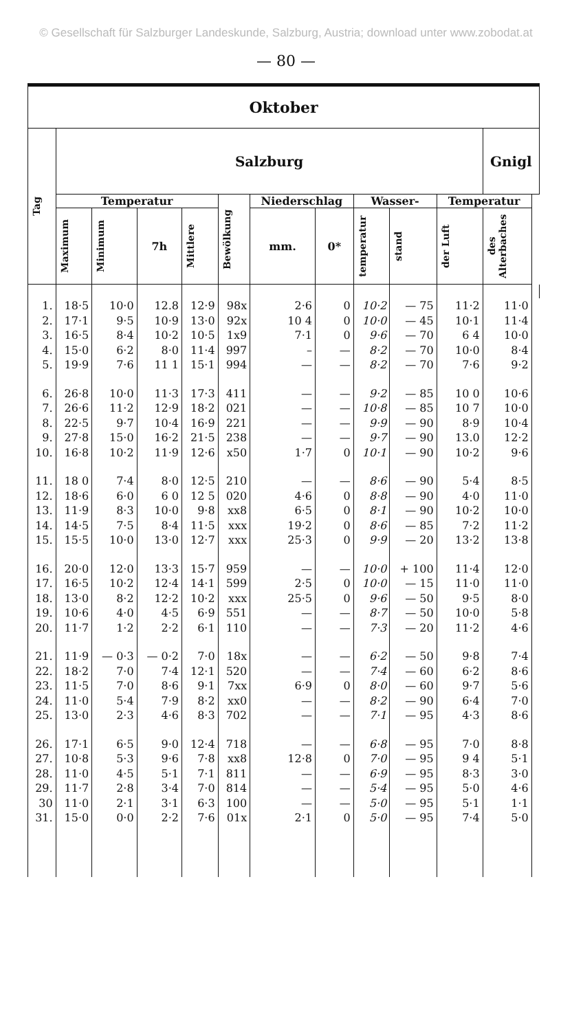© Gesellschaft für Salzburger Landeskunde, Salzburg, Austria; download unter www.zobodat.at
— 80 —
| Oktober | | | | | | | | | | | | |
| --- | --- | --- | --- | --- | --- | --- | --- | --- | --- | --- | --- | --- |
| Tag | Salzburg | | | | | | | | | | Gnigl | |
| | Temperatur | | | | Bewölkung | Niederschlag | | Wasser- | | Temperatur | | |
| | Maximum | Minimum | 7h | Mittlere | | mm. | 0* | temperatur | stand | der Luft | des Alterbaches | |
| 1. | 18·5 | 10·0 | 12.8 | 12·9 | 98x | 2·6 | 0 | 10·2 | — 75 | 11·2 | 11·0 | |
| 2. | 17·1 | 9·5 | 10·9 | 13·0 | 92x | 10 4 | 0 | 10·0 | — 45 | 10·1 | 11·4 | |
| 3. | 16·5 | 8·4 | 10·2 | 10·5 | 1x9 | 7·1 | 0 | 9·6 | — 70 | 6 4 | 10·0 | |
| 4. | 15·0 | 6·2 | 8·0 | 11·4 | 997 | – | — | 8·2 | — 70 | 10·0 | 8·4 | |
| 5. | 19·9 | 7·6 | 11 1 | 15·1 | 994 | — | — | 8·2 | — 70 | 7·6 | 9·2 | |
| 6. | 26·8 | 10·0 | 11·3 | 17·3 | 411 | — | — | 9·2 | — 85 | 10 0 | 10·6 | |
| 7. | 26·6 | 11·2 | 12·9 | 18·2 | 021 | — | — | 10·8 | — 85 | 10 7 | 10·0 | |
| 8. | 22·5 | 9·7 | 10·4 | 16·9 | 221 | — | — | 9·9 | — 90 | 8·9 | 10·4 | |
| 9. | 27·8 | 15·0 | 16·2 | 21·5 | 238 | — | — | 9·7 | — 90 | 13.0 | 12·2 | |
| 10. | 16·8 | 10·2 | 11·9 | 12·6 | x50 | 1·7 | 0 | 10·1 | — 90 | 10·2 | 9·6 | |
| 11. | 18 0 | 7·4 | 8·0 | 12·5 | 210 | — | — | 8·6 | — 90 | 5·4 | 8·5 | |
| 12. | 18·6 | 6·0 | 6 0 | 12 5 | 020 | 4·6 | 0 | 8·8 | — 90 | 4·0 | 11·0 | |
| 13. | 11·9 | 8·3 | 10·0 | 9·8 | xx8 | 6·5 | 0 | 8·1 | — 90 | 10·2 | 10·0 | |
| 14. | 14·5 | 7·5 | 8·4 | 11·5 | xxx | 19·2 | 0 | 8·6 | — 85 | 7·2 | 11·2 | |
| 15. | 15·5 | 10·0 | 13·0 | 12·7 | xxx | 25·3 | 0 | 9·9 | — 20 | 13·2 | 13·8 | |
| 16. | 20·0 | 12·0 | 13·3 | 15·7 | 959 | — | — | 10·0 | + 100 | 11·4 | 12·0 | |
| 17. | 16·5 | 10·2 | 12·4 | 14·1 | 599 | 2·5 | 0 | 10·0 | — 15 | 11·0 | 11·0 | |
| 18. | 13·0 | 8·2 | 12·2 | 10·2 | xxx | 25·5 | 0 | 9·6 | — 50 | 9·5 | 8·0 | |
| 19. | 10·6 | 4·0 | 4·5 | 6·9 | 551 | — | — | 8·7 | — 50 | 10·0 | 5·8 | |
| 20. | 11·7 | 1·2 | 2·2 | 6·1 | 110 | — | — | 7·3 | — 20 | 11·2 | 4·6 | |
| 21. | 11·9 | — 0·3 | — 0·2 | 7·0 | 18x | — | — | 6·2 | — 50 | 9·8 | 7·4 | |
| 22. | 18·2 | 7·0 | 7·4 | 12·1 | 520 | — | — | 7·4 | — 60 | 6·2 | 8·6 | |
| 23. | 11·5 | 7·0 | 8·6 | 9·1 | 7xx | 6·9 | 0 | 8·0 | — 60 | 9·7 | 5·6 | |
| 24. | 11·0 | 5·4 | 7·9 | 8·2 | xx0 | — | — | 8·2 | — 90 | 6·4 | 7·0 | |
| 25. | 13·0 | 2·3 | 4·6 | 8·3 | 702 | — | — | 7·1 | — 95 | 4·3 | 8·6 | |
| 26. | 17·1 | 6·5 | 9·0 | 12·4 | 718 | — | — | 6·8 | — 95 | 7·0 | 8·8 | |
| 27. | 10·8 | 5·3 | 9·6 | 7·8 | xx8 | 12·8 | 0 | 7·0 | — 95 | 9 4 | 5·1 | |
| 28. | 11·0 | 4·5 | 5·1 | 7·1 | 811 | — | — | 6·9 | — 95 | 8·3 | 3·0 | |
| 29. | 11·7 | 2·8 | 3·4 | 7·0 | 814 | — | — | 5·4 | — 95 | 5·0 | 4·6 | |
| 30 | 11·0 | 2·1 | 3·1 | 6·3 | 100 | — | — | 5·0 | — 95 | 5·1 | 1·1 | |
| 31. | 15·0 | 0·0 | 2·2 | 7·6 | 01x | 2·1 | 0 | 5·0 | — 95 | 7·4 | 5·0 | |